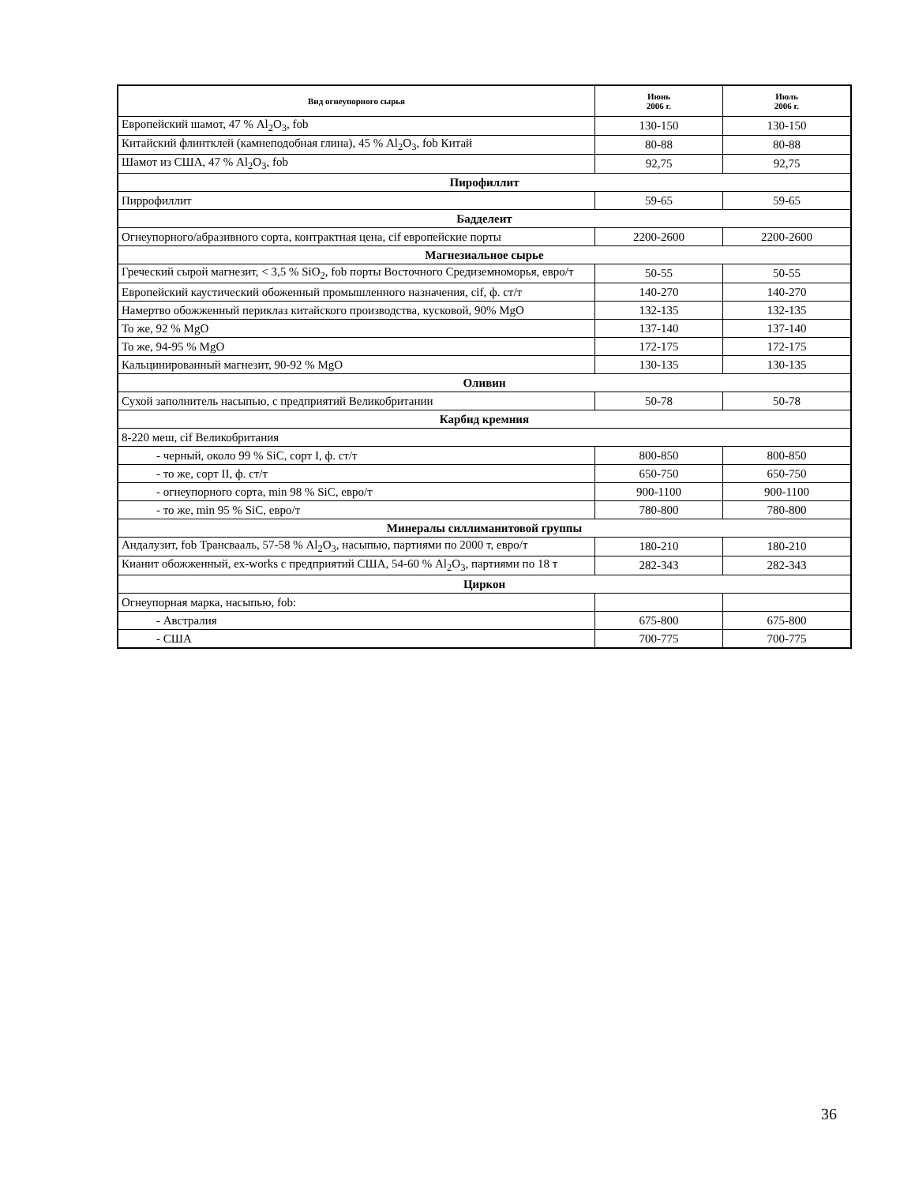| Вид огнеупорного сырья | Июнь 2006 г. | Июль 2006 г. |
| --- | --- | --- |
| Европейский шамот, 47 % Al<sub>2</sub>O<sub>3</sub>, fob | 130-150 | 130-150 |
| Китайский флинтклей (камнеподобная глина), 45 % Al<sub>2</sub>O<sub>3</sub>, fob Китай | 80-88 | 80-88 |
| Шамот из США, 47 % Al<sub>2</sub>O<sub>3</sub>, fob | 92,75 | 92,75 |
| Пирофиллит | | |
| Пиррофиллит | 59-65 | 59-65 |
| Бадделеит | | |
| Огнеупорного/абразивного сорта, контрактная цена, cif европейские порты | 2200-2600 | 2200-2600 |
| Магнезиальное сырье | | |
| Греческий сырой магнезит, < 3,5 % SiO<sub>2</sub>, fob порты Восточного Средиземноморья, евро/т | 50-55 | 50-55 |
| Европейский каустический обоженный промышленного назначения, cif, ф. ст/т | 140-270 | 140-270 |
| Намертво обожженный периклаз китайского производства, кусковой, 90% MgO | 132-135 | 132-135 |
| То же, 92 % MgO | 137-140 | 137-140 |
| То же, 94-95 % MgO | 172-175 | 172-175 |
| Кальцинированный магнезит, 90-92 % MgO | 130-135 | 130-135 |
| Оливин | | |
| Сухой заполнитель насыпью, с предприятий Великобритании | 50-78 | 50-78 |
| Карбид кремния | | |
| 8-220 меш, cif Великобритания | | |
| - черный, около 99 % SiC, сорт I, ф. ст/т | 800-850 | 800-850 |
| - то же, сорт II, ф. ст/т | 650-750 | 650-750 |
| - огнеупорного сорта, min 98 % SiC, евро/т | 900-1100 | 900-1100 |
| - то же, min 95 % SiC, евро/т | 780-800 | 780-800 |
| Минералы силлиманитовой группы | | |
| Андалузит, fob Трансвааль, 57-58 % Al<sub>2</sub>O<sub>3</sub>, насыпью, партиями по 2000 т, евро/т | 180-210 | 180-210 |
| Кианит обожженный, ex-works с предприятий США, 54-60 % Al<sub>2</sub>O<sub>3</sub>, партиями по 18 т | 282-343 | 282-343 |
| Циркон | | |
| Огнеупорная марка, насыпью, fob: | | |
| - Австралия | 675-800 | 675-800 |
| - США | 700-775 | 700-775 |
36